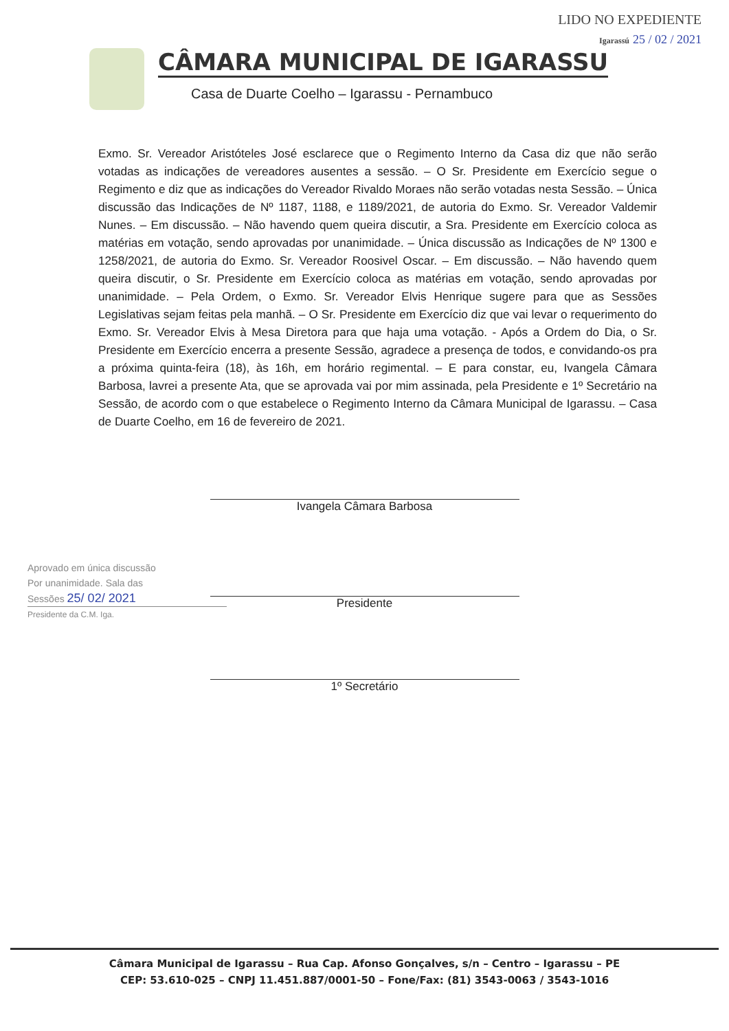LIDO NO EXPEDIENTE
Igarassú 25 / 02 / 2021
CÂMARA MUNICIPAL DE IGARASSU
Casa de Duarte Coelho – Igarassu - Pernambuco
Exmo. Sr. Vereador Aristóteles José esclarece que o Regimento Interno da Casa diz que não serão votadas as indicações de vereadores ausentes a sessão. – O Sr. Presidente em Exercício segue o Regimento e diz que as indicações do Vereador Rivaldo Moraes não serão votadas nesta Sessão. – Única discussão das Indicações de Nº 1187, 1188, e 1189/2021, de autoria do Exmo. Sr. Vereador Valdemir Nunes. – Em discussão. – Não havendo quem queira discutir, a Sra. Presidente em Exercício coloca as matérias em votação, sendo aprovadas por unanimidade. – Única discussão as Indicações de Nº 1300 e 1258/2021, de autoria do Exmo. Sr. Vereador Roosivel Oscar. – Em discussão. – Não havendo quem queira discutir, o Sr. Presidente em Exercício coloca as matérias em votação, sendo aprovadas por unanimidade. – Pela Ordem, o Exmo. Sr. Vereador Elvis Henrique sugere para que as Sessões Legislativas sejam feitas pela manhã. – O Sr. Presidente em Exercício diz que vai levar o requerimento do Exmo. Sr. Vereador Elvis à Mesa Diretora para que haja uma votação. - Após a Ordem do Dia, o Sr. Presidente em Exercício encerra a presente Sessão, agradece a presença de todos, e convidando-os pra a próxima quinta-feira (18), às 16h, em horário regimental. – E para constar, eu, Ivangela Câmara Barbosa, lavrei a presente Ata, que se aprovada vai por mim assinada, pela Presidente e 1º Secretário na Sessão, de acordo com o que estabelece o Regimento Interno da Câmara Municipal de Igarassu. – Casa de Duarte Coelho, em 16 de fevereiro de 2021.
Ivangela Câmara Barbosa
Presidente
1º Secretário
Aprovado em única discussão
Por unanimidade. Sala das
Sessões 25/ 02/ 2021
Presidente da C.M. Iga.
Câmara Municipal de Igarassu – Rua Cap. Afonso Gonçalves, s/n – Centro – Igarassu – PE
CEP: 53.610-025 – CNPJ 11.451.887/0001-50 – Fone/Fax: (81) 3543-0063 / 3543-1016